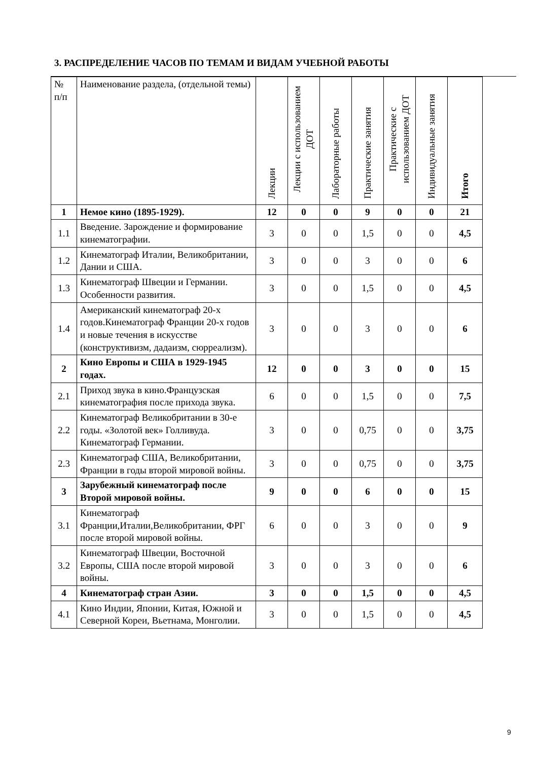3. РАСПРЕДЕЛЕНИЕ ЧАСОВ ПО ТЕМАМ И ВИДАМ УЧЕБНОЙ РАБОТЫ
| № п/п | Наименование раздела, (отдельной темы) | Лекции | Лекции с использованием ДОТ | Лабораторные работы | Практические занятия | Практические с использованием ДОТ | Индивидуальные занятия | Итого |
| --- | --- | --- | --- | --- | --- | --- | --- | --- |
| 1 | Немое кино (1895-1929). | 12 | 0 | 0 | 9 | 0 | 0 | 21 |
| 1.1 | Введение. Зарождение и формирование кинематографии. | 3 | 0 | 0 | 1,5 | 0 | 0 | 4,5 |
| 1.2 | Кинематограф Италии, Великобритании, Дании и США. | 3 | 0 | 0 | 3 | 0 | 0 | 6 |
| 1.3 | Кинематограф Швеции и Германии. Особенности развития. | 3 | 0 | 0 | 1,5 | 0 | 0 | 4,5 |
| 1.4 | Американский кинематограф 20-х годов.Кинематограф Франции 20-х годов и новые течения в искусстве (конструктивизм, дадаизм, сюрреализм). | 3 | 0 | 0 | 3 | 0 | 0 | 6 |
| 2 | Кино Европы и США в 1929-1945 годах. | 12 | 0 | 0 | 3 | 0 | 0 | 15 |
| 2.1 | Приход звука в кино.Французская кинематография после прихода звука. | 6 | 0 | 0 | 1,5 | 0 | 0 | 7,5 |
| 2.2 | Кинематограф Великобритании в 30-е годы. «Золотой век» Голливуда. Кинематограф Германии. | 3 | 0 | 0 | 0,75 | 0 | 0 | 3,75 |
| 2.3 | Кинематограф США, Великобритании, Франции в годы второй мировой войны. | 3 | 0 | 0 | 0,75 | 0 | 0 | 3,75 |
| 3 | Зарубежный кинематограф после Второй мировой войны. | 9 | 0 | 0 | 6 | 0 | 0 | 15 |
| 3.1 | Кинематограф Франции,Италии,Великобритании, ФРГ после второй мировой войны. | 6 | 0 | 0 | 3 | 0 | 0 | 9 |
| 3.2 | Кинематограф Швеции, Восточной Европы, США после второй мировой войны. | 3 | 0 | 0 | 3 | 0 | 0 | 6 |
| 4 | Кинематограф стран Азии. | 3 | 0 | 0 | 1,5 | 0 | 0 | 4,5 |
| 4.1 | Кино Индии, Японии, Китая, Южной и Северной Кореи, Вьетнама, Монголии. | 3 | 0 | 0 | 1,5 | 0 | 0 | 4,5 |
9